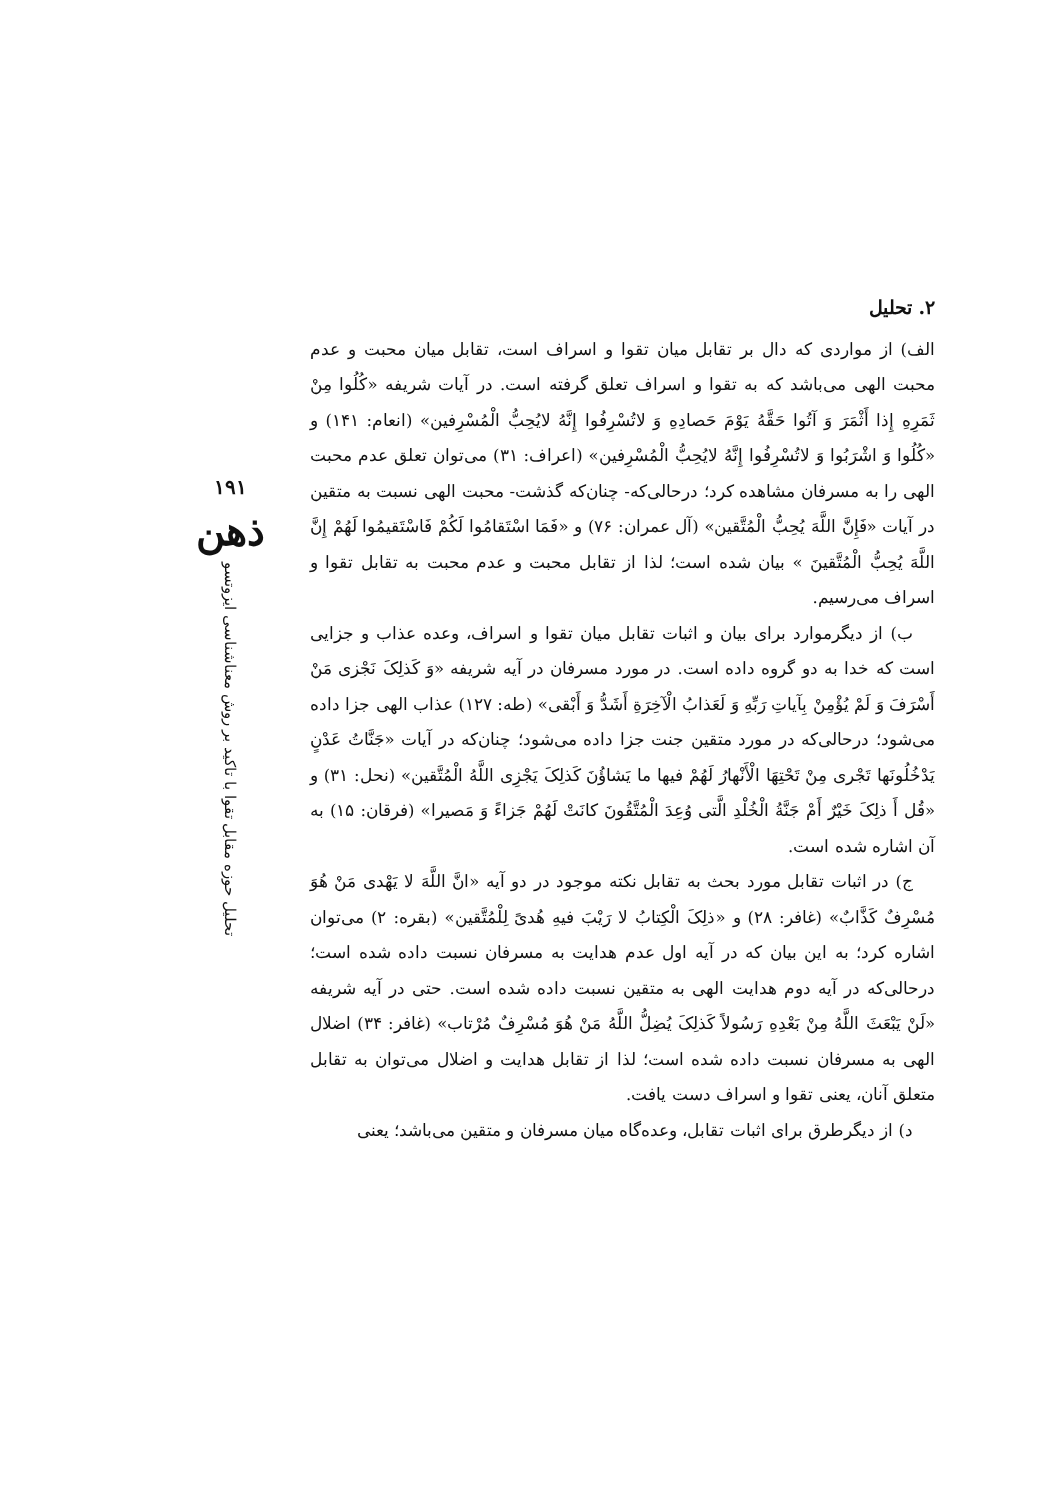۱۹۱
ذهن
تحلیل حوزه مقابل تقوا با تاکید بر روش معناشناسی ایزوتسو
۲. تحلیل
الف) از مواردی که دال بر تقابل میان تقوا و اسراف است، تقابل میان محبت و عدم محبت الهی می‌باشد که به تقوا و اسراف تعلق گرفته است. در آیات شریفه «کُلُوا مِنْ ثَمَرِهِ إِذا أَثْمَرَ وَ آتُوا حَقَّهُ یَوْمَ حَصادِهِ وَ لاتُسْرِفُوا إِنَّهُ لایُحِبُّ الْمُسْرِفین» (انعام: ۱۴۱) و «کُلُوا وَ اشْرَبُوا وَ لاتُسْرِفُوا إِنَّهُ لایُحِبُّ الْمُسْرِفین» (اعراف: ۳۱) می‌توان تعلق عدم محبت الهی را به مسرفان مشاهده کرد؛ درحالی‌که- چنان‌که گذشت- محبت الهی نسبت به متقین در آیات «فَإِنَّ اللَّهَ یُحِبُّ الْمُتَّقین» (آل عمران: ۷۶) و «فَمَا اسْتَقامُوا لَکُمْ فَاسْتَقیمُوا لَهُمْ إِنَّ اللَّهَ یُحِبُّ الْمُتَّقینَ » بیان شده است؛ لذا از تقابل محبت و عدم محبت به تقابل تقوا و اسراف می‌رسیم.
ب) از دیگرموارد برای بیان و اثبات تقابل میان تقوا و اسراف، وعده عذاب و جزایی است که خدا به دو گروه داده است. در مورد مسرفان در آیه شریفه «وَ کَذلِکَ نَجْزی مَنْ أَسْرَفَ وَ لَمْ یُؤْمِنْ بِآیاتِ رَبِّهِ وَ لَعَذابُ الْآخِرَةِ أَشَدُّ وَ أَبْقی» (طه: ۱۲۷) عذاب الهی جزا داده می‌شود؛ درحالی‌که در مورد متقین جنت جزا داده می‌شود؛ چنان‌که در آیات «جَنَّاتُ عَدْنٍ یَدْخُلُونَها تَجْری مِنْ تَحْتِهَا الْأَنْهارُ لَهُمْ فیها ما یَشاؤُنَ کَذلِکَ یَجْزِی اللَّهُ الْمُتَّقین» (نحل: ۳۱) و «قُل أَ ذلِکَ خَیْرٌ أَمْ جَنَّةُ الْخُلْدِ الَّتی وُعِدَ الْمُتَّقُونَ کانَتْ لَهُمْ جَزاءً وَ مَصیرا» (فرقان: ۱۵) به آن اشاره شده است.
ج) در اثبات تقابل مورد بحث به تقابل نکته موجود در دو آیه «انَّ اللَّهَ لا یَهْدی مَنْ هُوَ مُسْرِفٌ کَذَّابٌ» (غافر: ۲۸) و «ذلِکَ الْکِتابُ لا رَیْبَ فیهِ هُدیً لِلْمُتَّقین» (بقره: ۲) می‌توان اشاره کرد؛ به این بیان که در آیه اول عدم هدایت به مسرفان نسبت داده شده است؛ درحالی‌که در آیه دوم هدایت الهی به متقین نسبت داده شده است. حتی در آیه شریفه «لَنْ یَبْعَثَ اللَّهُ مِنْ بَعْدِهِ رَسُولاً کَذلِکَ یُضِلُّ اللَّهُ مَنْ هُوَ مُسْرِفٌ مُرْتاب» (غافر: ۳۴) اضلال الهی به مسرفان نسبت داده شده است؛ لذا از تقابل هدایت و اضلال می‌توان به تقابل متعلق آنان، یعنی تقوا و اسراف دست یافت.
د) از دیگرطرق برای اثبات تقابل، وعده‌گاه میان مسرفان و متقین می‌باشد؛ یعنی